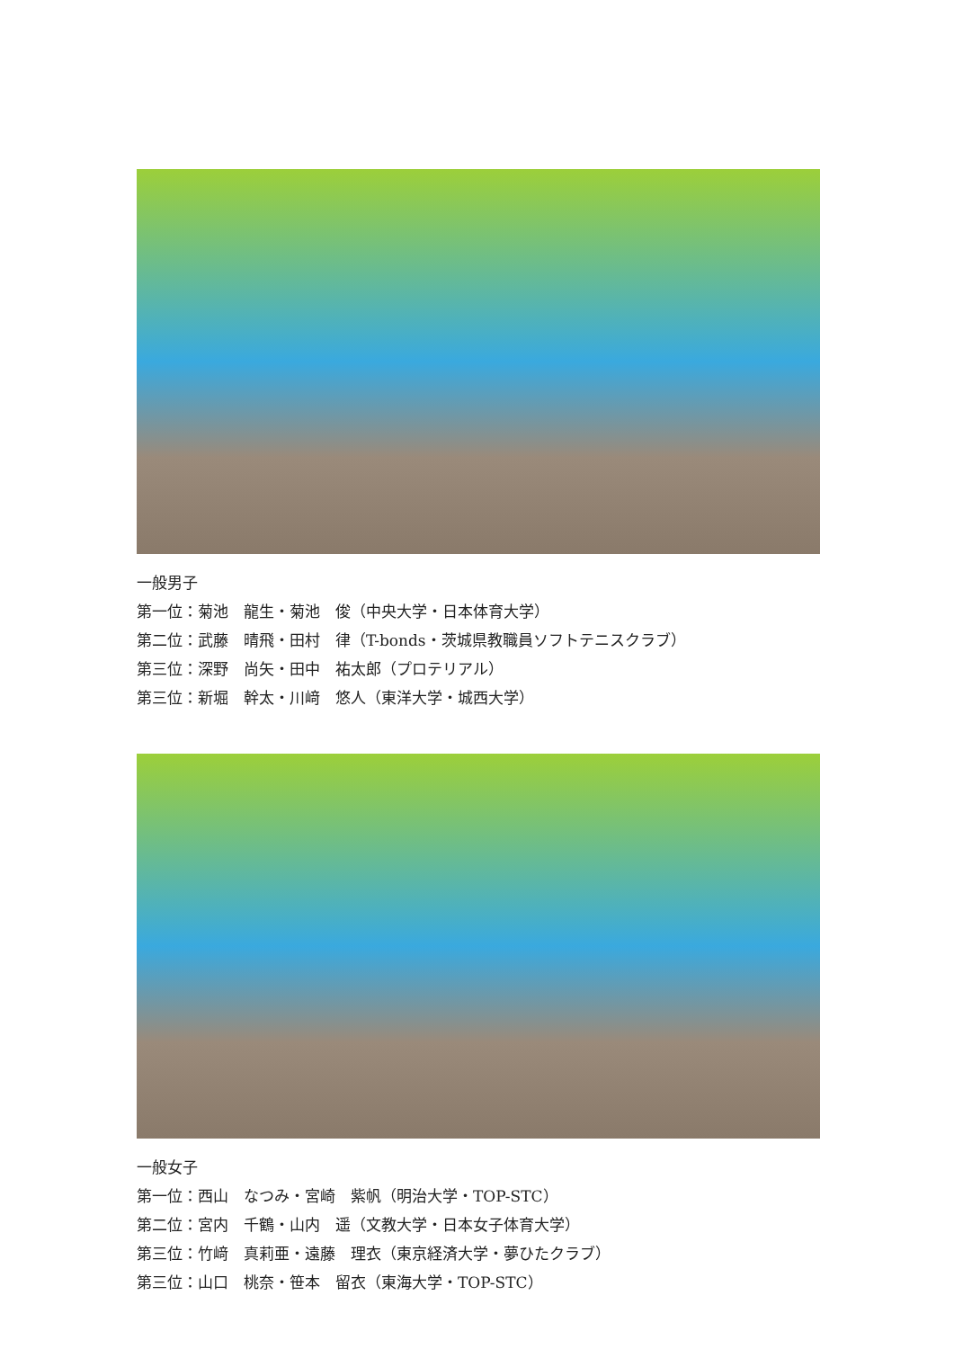一般男子
第一位：菊池　龍生・菊池　俊（中央大学・日本体育大学）
第二位：武藤　晴飛・田村　律（T-bonds・茨城県教職員ソフトテニスクラブ）
第三位：深野　尚矢・田中　祐太郎（プロテリアル）
第三位：新堀　幹太・川﨑　悠人（東洋大学・城西大学）
一般女子
第一位：西山　なつみ・宮崎　紫帆（明治大学・TOP-STC）
第二位：宮内　千鶴・山内　遥（文教大学・日本女子体育大学）
第三位：竹﨑　真莉亜・遠藤　理衣（東京経済大学・夢ひたクラブ）
第三位：山口　桃奈・笹本　留衣（東海大学・TOP-STC）